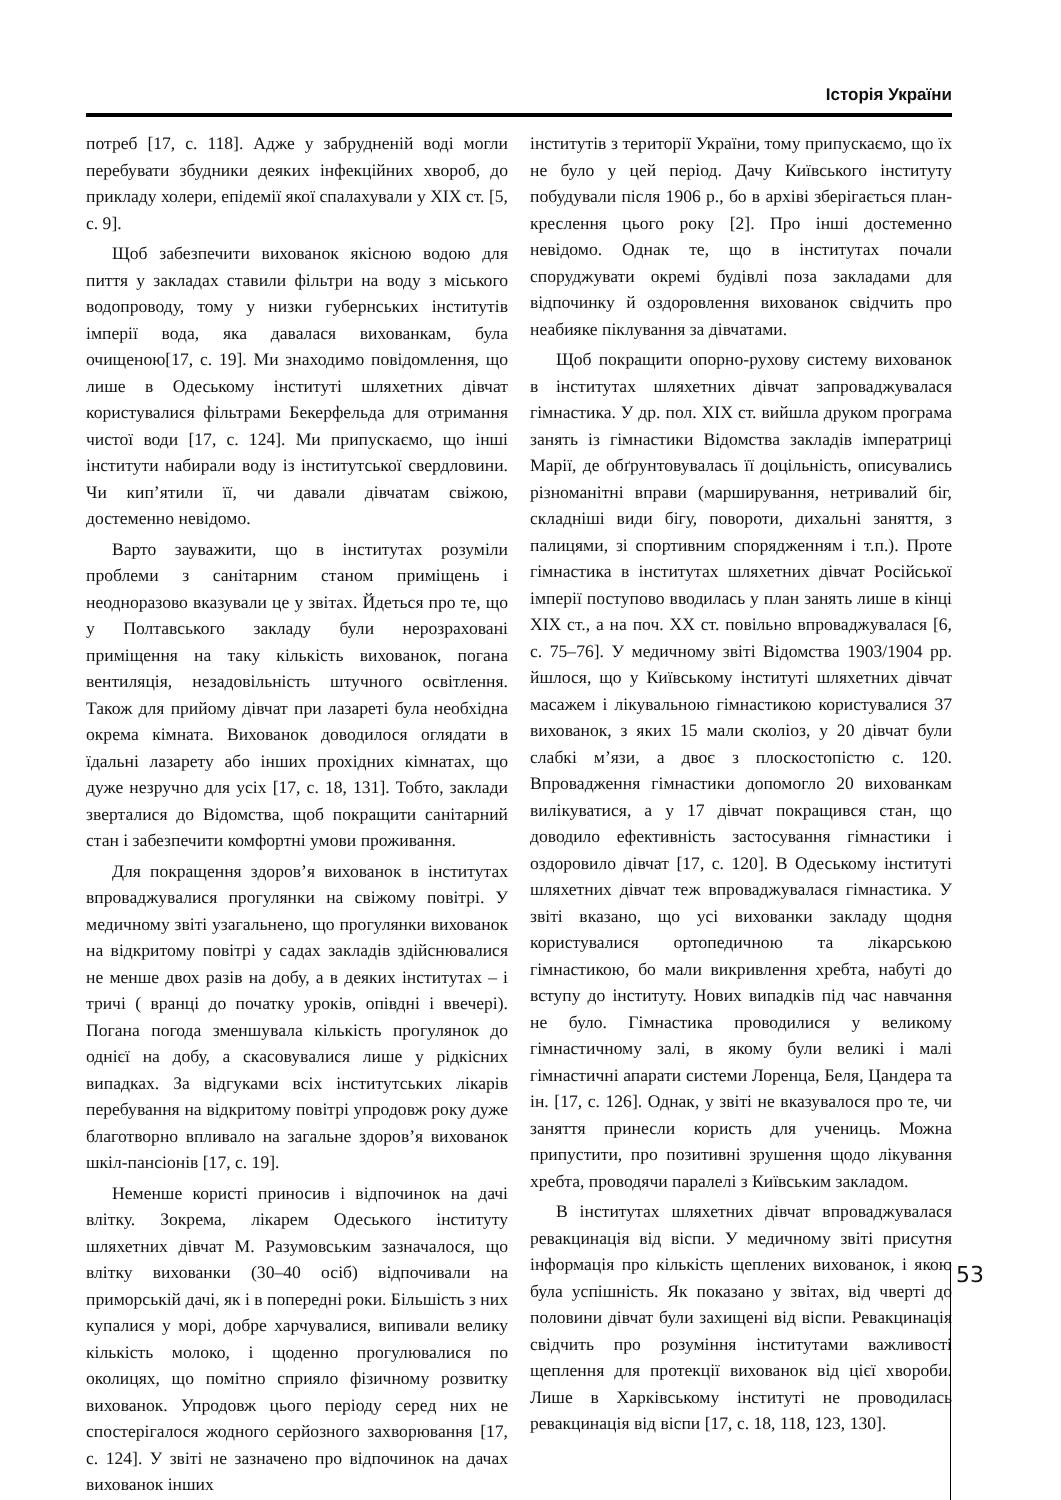Історія України
потреб [17, с. 118]. Адже у забрудненій воді могли перебувати збудники деяких інфекційних хвороб, до прикладу холери, епідемії якої спалахували у ХІХ ст. [5, с. 9].
Щоб забезпечити вихованок якісною водою для пиття у закладах ставили фільтри на воду з міського водопроводу, тому у низки губернських інститутів імперії вода, яка давалася вихованкам, була очищеною[17, с. 19]. Ми знаходимо повідомлення, що лише в Одеському інституті шляхетних дівчат користувалися фільтрами Бекерфельда для отримання чистої води [17, с. 124]. Ми припускаємо, що інші інститути набирали воду із інститутської свердловини. Чи кип’ятили її, чи давали дівчатам свіжою, достеменно невідомо.
Варто зауважити, що в інститутах розуміли проблеми з санітарним станом приміщень і неодноразово вказували це у звітах. Йдеться про те, що у Полтавського закладу були нерозраховані приміщення на таку кількість вихованок, погана вентиляція, незадовільність штучного освітлення. Також для прийому дівчат при лазареті була необхідна окрема кімната. Вихованок доводилося оглядати в їдальні лазарету або інших прохідних кімнатах, що дуже незручно для усіх [17, с. 18, 131]. Тобто, заклади зверталися до Відомства, щоб покращити санітарний стан і забезпечити комфортні умови проживання.
Для покращення здоров’я вихованок в інститутах впроваджувалися прогулянки на свіжому повітрі. У медичному звіті узагальнено, що прогулянки вихованок на відкритому повітрі у садах закладів здійснювалися не менше двох разів на добу, а в деяких інститутах – і тричі ( вранці до початку уроків, опівдні і ввечері). Погана погода зменшувала кількість прогулянок до однієї на добу, а скасовувалися лише у рідкісних випадках. За відгуками всіх інститутських лікарів перебування на відкритому повітрі упродовж року дуже благотворно впливало на загальне здоров’я вихованок шкіл-пансіонів [17, с. 19].
Неменше користі приносив і відпочинок на дачі влітку. Зокрема, лікарем Одеського інституту шляхетних дівчат М. Разумовським зазначалося, що влітку вихованки (30–40 осіб) відпочивали на приморській дачі, як і в попередні роки. Більшість з них купалися у морі, добре харчувалися, випивали велику кількість молоко, і щоденно прогулювалися по околицях, що помітно сприяло фізичному розвитку вихованок. Упродовж цього періоду серед них не спостерігалося жодного серйозного захворювання [17, с. 124]. У звіті не зазначено про відпочинок на дачах вихованок інших
інститутів з території України, тому припускаємо, що їх не було у цей період. Дачу Київського інституту побудували після 1906 р., бо в архіві зберігається план-креслення цього року [2]. Про інші достеменно невідомо. Однак те, що в інститутах почали споруджувати окремі будівлі поза закладами для відпочинку й оздоровлення вихованок свідчить про неабияке піклування за дівчатами.
Щоб покращити опорно-рухову систему вихованок в інститутах шляхетних дівчат запроваджувалася гімнастика. У др. пол. ХІХ ст. вийшла друком програма занять із гімнастики Відомства закладів імператриці Марії, де обґрунтовувалась її доцільність, описувались різноманітні вправи (марширування, нетривалий біг, складніші види бігу, повороти, дихальні заняття, з палицями, зі спортивним спорядженням і т.п.). Проте гімнастика в інститутах шляхетних дівчат Російської імперії поступово вводилась у план занять лише в кінці ХІХ ст., а на поч. ХХ ст. повільно впроваджувалася [6, с. 75–76]. У медичному звіті Відомства 1903/1904 рр. йшлося, що у Київському інституті шляхетних дівчат масажем і лікувальною гімнастикою користувалися 37 вихованок, з яких 15 мали сколіоз, у 20 дівчат були слабкі м’язи, а двоє з плоскостопістю с. 120. Впровадження гімнастики допомогло 20 вихованкам вилікуватися, а у 17 дівчат покращився стан, що доводило ефективність застосування гімнастики і оздоровило дівчат [17, с. 120]. В Одеському інституті шляхетних дівчат теж впроваджувалася гімнастика. У звіті вказано, що усі вихованки закладу щодня користувалися ортопедичною та лікарською гімнастикою, бо мали викривлення хребта, набуті до вступу до інституту. Нових випадків під час навчання не було. Гімнастика проводилися у великому гімнастичному залі, в якому були великі і малі гімнастичні апарати системи Лоренца, Беля, Цандера та ін. [17, с. 126]. Однак, у звіті не вказувалося про те, чи заняття принесли користь для учениць. Можна припустити, про позитивні зрушення щодо лікування хребта, проводячи паралелі з Київським закладом.
В інститутах шляхетних дівчат впроваджувалася ревакцинація від віспи. У медичному звіті присутня інформація про кількість щеплених вихованок, і якою була успішність. Як показано у звітах, від чверті до половини дівчат були захищені від віспи. Ревакцинація свідчить про розуміння інститутами важливості щеплення для протекції вихованок від цієї хвороби. Лише в Харківському інституті не проводилась ревакцинація від віспи [17, с. 18, 118, 123, 130].
53